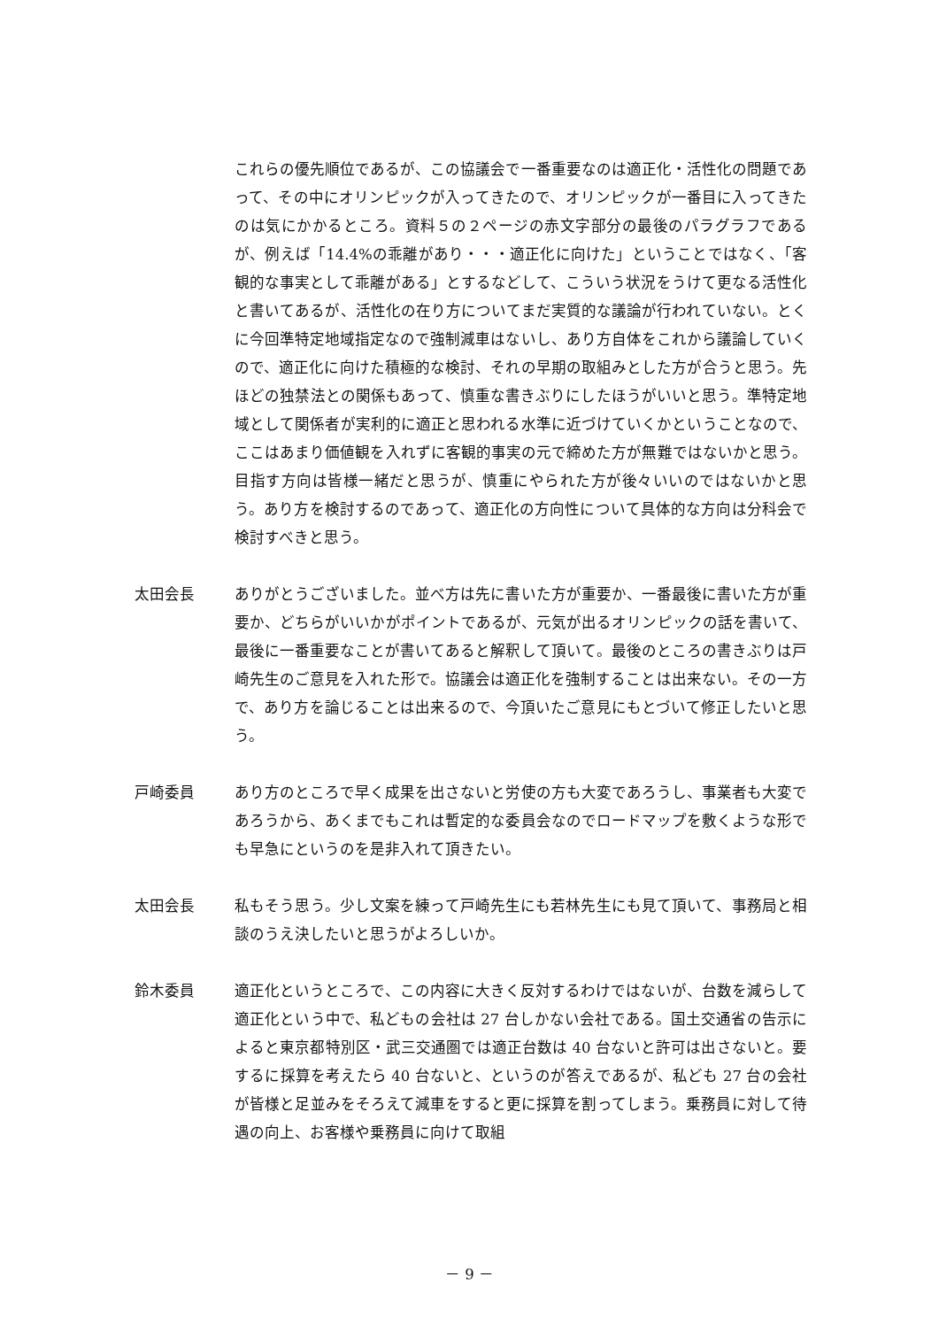これらの優先順位であるが、この協議会で一番重要なのは適正化・活性化の問題であって、その中にオリンピックが入ってきたので、オリンピックが一番目に入ってきたのは気にかかるところ。資料５の２ページの赤文字部分の最後のパラグラフであるが、例えば「14.4%の乖離があり・・・適正化に向けた」ということではなく、「客観的な事実として乖離がある」とするなどして、こういう状況をうけて更なる活性化と書いてあるが、活性化の在り方についてまだ実質的な議論が行われていない。とくに今回準特定地域指定なので強制減車はないし、あり方自体をこれから議論していくので、適正化に向けた積極的な検討、それの早期の取組みとした方が合うと思う。先ほどの独禁法との関係もあって、慎重な書きぶりにしたほうがいいと思う。準特定地域として関係者が実利的に適正と思われる水準に近づけていくかということなので、ここはあまり価値観を入れずに客観的事実の元で締めた方が無難ではないかと思う。目指す方向は皆様一緒だと思うが、慎重にやられた方が後々いいのではないかと思う。あり方を検討するのであって、適正化の方向性について具体的な方向は分科会で検討すべきと思う。
太田会長 ありがとうございました。並べ方は先に書いた方が重要か、一番最後に書いた方が重要か、どちらがいいかがポイントであるが、元気が出るオリンピックの話を書いて、最後に一番重要なことが書いてあると解釈して頂いて。最後のところの書きぶりは戸崎先生のご意見を入れた形で。協議会は適正化を強制することは出来ない。その一方で、あり方を論じることは出来るので、今頂いたご意見にもとづいて修正したいと思う。
戸崎委員 あり方のところで早く成果を出さないと労使の方も大変であろうし、事業者も大変であろうから、あくまでもこれは暫定的な委員会なのでロードマップを敷くような形でも早急にというのを是非入れて頂きたい。
太田会長 私もそう思う。少し文案を練って戸崎先生にも若林先生にも見て頂いて、事務局と相談のうえ決したいと思うがよろしいか。
鈴木委員 適正化というところで、この内容に大きく反対するわけではないが、台数を減らして適正化という中で、私どもの会社は 27 台しかない会社である。国土交通省の告示によると東京都特別区・武三交通圏では適正台数は 40 台ないと許可は出さないと。要するに採算を考えたら 40 台ないと、というのが答えであるが、私ども 27 台の会社が皆様と足並みをそろえて減車をすると更に採算を割ってしまう。乗務員に対して待遇の向上、お客様や乗務員に向けて取組
－ 9 －